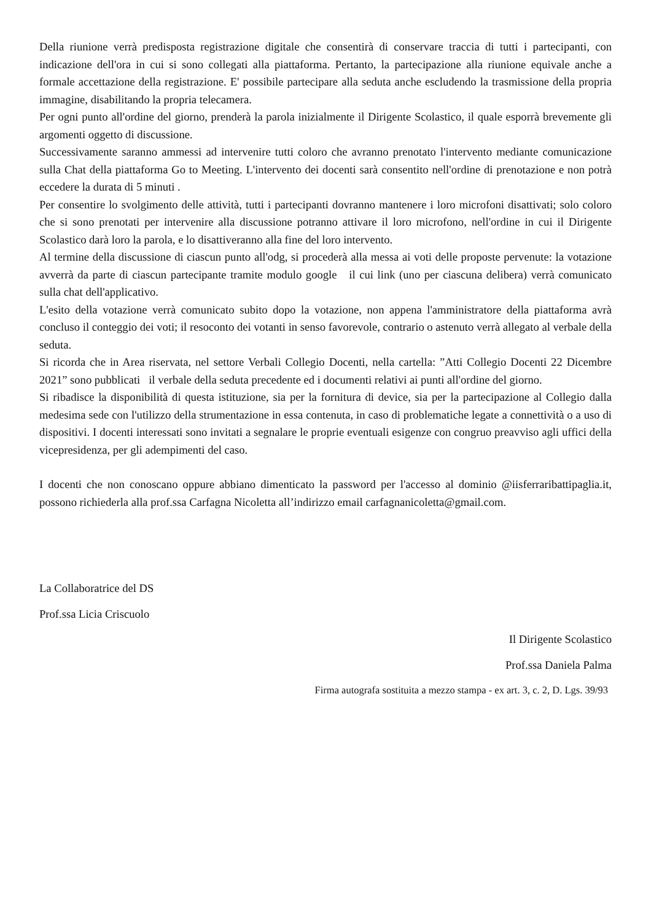Della riunione verrà predisposta registrazione digitale che consentirà di conservare traccia di tutti i partecipanti, con indicazione dell'ora in cui si sono collegati alla piattaforma. Pertanto, la partecipazione alla riunione equivale anche a formale accettazione della registrazione. E' possibile partecipare alla seduta anche escludendo la trasmissione della propria immagine, disabilitando la propria telecamera.
Per ogni punto all'ordine del giorno, prenderà la parola inizialmente il Dirigente Scolastico, il quale esporrà brevemente gli argomenti oggetto di discussione.
Successivamente saranno ammessi ad intervenire tutti coloro che avranno prenotato l'intervento mediante comunicazione sulla Chat della piattaforma Go to Meeting. L'intervento dei docenti sarà consentito nell'ordine di prenotazione e non potrà eccedere la durata di 5 minuti .
Per consentire lo svolgimento delle attività, tutti i partecipanti dovranno mantenere i loro microfoni disattivati; solo coloro che si sono prenotati per intervenire alla discussione potranno attivare il loro microfono, nell'ordine in cui il Dirigente Scolastico darà loro la parola, e lo disattiveranno alla fine del loro intervento.
Al termine della discussione di ciascun punto all'odg, si procederà alla messa ai voti delle proposte pervenute: la votazione avverrà da parte di ciascun partecipante tramite modulo google il cui link (uno per ciascuna delibera) verrà comunicato sulla chat dell'applicativo.
L'esito della votazione verrà comunicato subito dopo la votazione, non appena l'amministratore della piattaforma avrà concluso il conteggio dei voti; il resoconto dei votanti in senso favorevole, contrario o astenuto verrà allegato al verbale della seduta.
Si ricorda che in Area riservata, nel settore Verbali Collegio Docenti, nella cartella: ”Atti Collegio Docenti 22 Dicembre 2021” sono pubblicati il verbale della seduta precedente ed i documenti relativi ai punti all'ordine del giorno.
Si ribadisce la disponibilità di questa istituzione, sia per la fornitura di device, sia per la partecipazione al Collegio dalla medesima sede con l'utilizzo della strumentazione in essa contenuta, in caso di problematiche legate a connettività o a uso di dispositivi. I docenti interessati sono invitati a segnalare le proprie eventuali esigenze con congruo preavviso agli uffici della vicepresidenza, per gli adempimenti del caso.
I docenti che non conoscano oppure abbiano dimenticato la password per l'accesso al dominio @iisferraribattipaglia.it, possono richiederla alla prof.ssa Carfagna Nicoletta all’indirizzo email carfagnanicoletta@gmail.com.
La Collaboratrice del DS
Prof.ssa Licia Criscuolo
Il Dirigente Scolastico
Prof.ssa Daniela Palma
Firma autografa sostituita a mezzo stampa - ex art. 3, c. 2, D. Lgs. 39/93